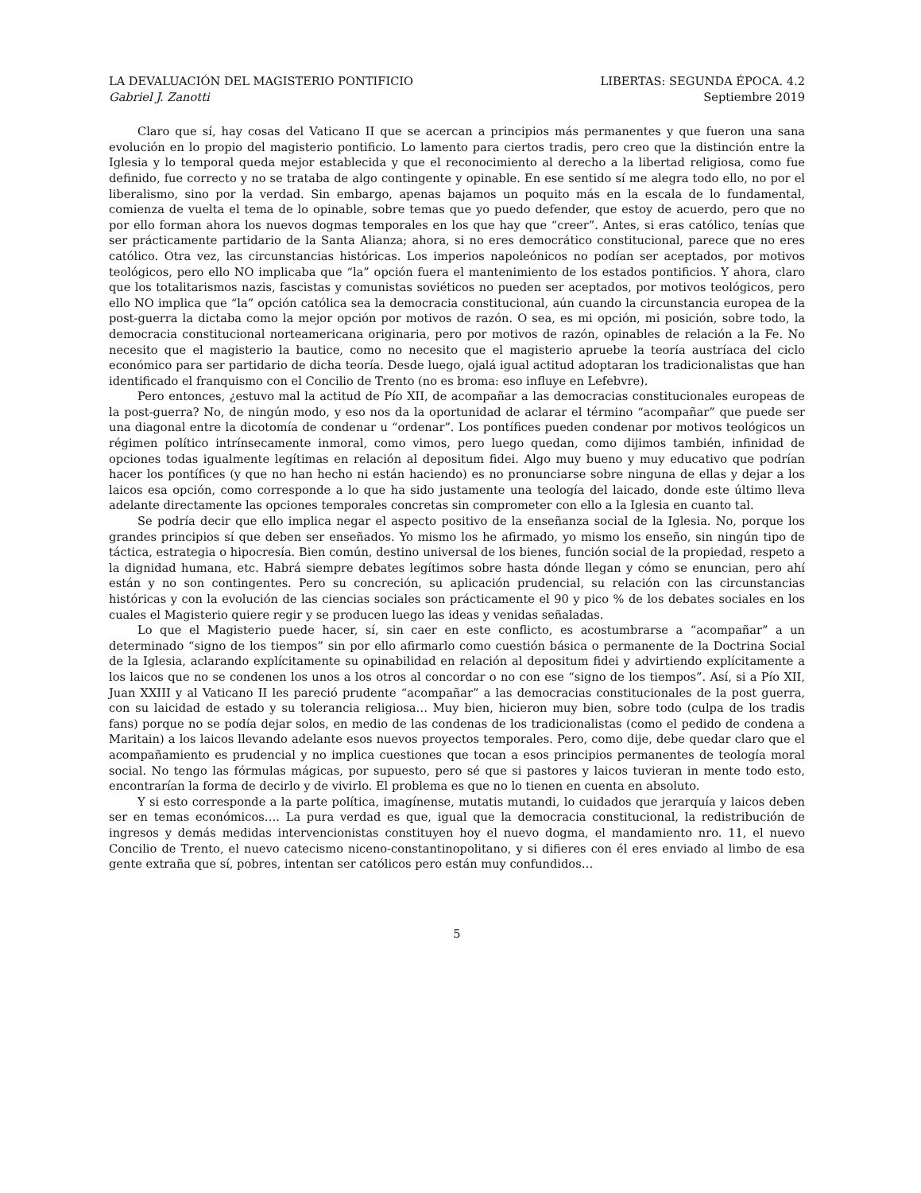LA DEVALUACIÓN DEL MAGISTERIO PONTIFICIO LIBERTAS: SEGUNDA ÉPOCA. 4.2
Gabriel J. Zanotti Septiembre 2019
Claro que sí, hay cosas del Vaticano II que se acercan a principios más permanentes y que fueron una sana evolución en lo propio del magisterio pontificio. Lo lamento para ciertos tradis, pero creo que la distinción entre la Iglesia y lo temporal queda mejor establecida y que el reconocimiento al derecho a la libertad religiosa, como fue definido, fue correcto y no se trataba de algo contingente y opinable. En ese sentido sí me alegra todo ello, no por el liberalismo, sino por la verdad. Sin embargo, apenas bajamos un poquito más en la escala de lo fundamental, comienza de vuelta el tema de lo opinable, sobre temas que yo puedo defender, que estoy de acuerdo, pero que no por ello forman ahora los nuevos dogmas temporales en los que hay que “creer”. Antes, si eras católico, tenías que ser prácticamente partidario de la Santa Alianza; ahora, si no eres democrático constitucional, parece que no eres católico. Otra vez, las circunstancias históricas. Los imperios napoleónicos no podían ser aceptados, por motivos teológicos, pero ello NO implicaba que “la” opción fuera el mantenimiento de los estados pontificios. Y ahora, claro que los totalitarismos nazis, fascistas y comunistas soviéticos no pueden ser aceptados, por motivos teológicos, pero ello NO implica que “la” opción católica sea la democracia constitucional, aún cuando la circunstancia europea de la post-guerra la dictaba como la mejor opción por motivos de razón. O sea, es mi opción, mi posición, sobre todo, la democracia constitucional norteamericana originaria, pero por motivos de razón, opinables de relación a la Fe. No necesito que el magisterio la bautice, como no necesito que el magisterio apruebe la teoría austríaca del ciclo económico para ser partidario de dicha teoría. Desde luego, ojalá igual actitud adoptaran los tradicionalistas que han identificado el franquismo con el Concilio de Trento (no es broma: eso influye en Lefebvre).
Pero entonces, ¿estuvo mal la actitud de Pío XII, de acompañar a las democracias constitucionales europeas de la post-guerra? No, de ningún modo, y eso nos da la oportunidad de aclarar el término “acompañar” que puede ser una diagonal entre la dicotomía de condenar u “ordenar”. Los pontífices pueden condenar por motivos teológicos un régimen político intrínsecamente inmoral, como vimos, pero luego quedan, como dijimos también, infinidad de opciones todas igualmente legítimas en relación al depositum fidei. Algo muy bueno y muy educativo que podrían hacer los pontífices (y que no han hecho ni están haciendo) es no pronunciarse sobre ninguna de ellas y dejar a los laicos esa opción, como corresponde a lo que ha sido justamente una teología del laicado, donde este último lleva adelante directamente las opciones temporales concretas sin comprometer con ello a la Iglesia en cuanto tal.
Se podría decir que ello implica negar el aspecto positivo de la enseñanza social de la Iglesia. No, porque los grandes principios sí que deben ser enseñados. Yo mismo los he afirmado, yo mismo los enseño, sin ningún tipo de táctica, estrategia o hipocresía. Bien común, destino universal de los bienes, función social de la propiedad, respeto a la dignidad humana, etc. Habrá siempre debates legítimos sobre hasta dónde llegan y cómo se enuncian, pero ahí están y no son contingentes. Pero su concreción, su aplicación prudencial, su relación con las circunstancias históricas y con la evolución de las ciencias sociales son prácticamente el 90 y pico % de los debates sociales en los cuales el Magisterio quiere regir y se producen luego las ideas y venidas señaladas.
Lo que el Magisterio puede hacer, sí, sin caer en este conflicto, es acostumbrarse a “acompañar” a un determinado “signo de los tiempos” sin por ello afirmarlo como cuestión básica o permanente de la Doctrina Social de la Iglesia, aclarando explícitamente su opinabilidad en relación al depositum fidei y advirtiendo explícitamente a los laicos que no se condenen los unos a los otros al concordar o no con ese “signo de los tiempos”. Así, si a Pío XII, Juan XXIII y al Vaticano II les pareció prudente “acompañar” a las democracias constitucionales de la post guerra, con su laicidad de estado y su tolerancia religiosa… Muy bien, hicieron muy bien, sobre todo (culpa de los tradis fans) porque no se podía dejar solos, en medio de las condenas de los tradicionalistas (como el pedido de condena a Maritain) a los laicos llevando adelante esos nuevos proyectos temporales. Pero, como dije, debe quedar claro que el acompañamiento es prudencial y no implica cuestiones que tocan a esos principios permanentes de teología moral social. No tengo las fórmulas mágicas, por supuesto, pero sé que si pastores y laicos tuvieran in mente todo esto, encontrarían la forma de decirlo y de vivirlo. El problema es que no lo tienen en cuenta en absoluto.
Y si esto corresponde a la parte política, imagínense, mutatis mutandi, lo cuidados que jerarquía y laicos deben ser en temas económicos…. La pura verdad es que, igual que la democracia constitucional, la redistribución de ingresos y demás medidas intervencionistas constituyen hoy el nuevo dogma, el mandamiento nro. 11, el nuevo Concilio de Trento, el nuevo catecismo niceno-constantinopolitano, y si difieres con él eres enviado al limbo de esa gente extraña que sí, pobres, intentan ser católicos pero están muy confundidos…
5